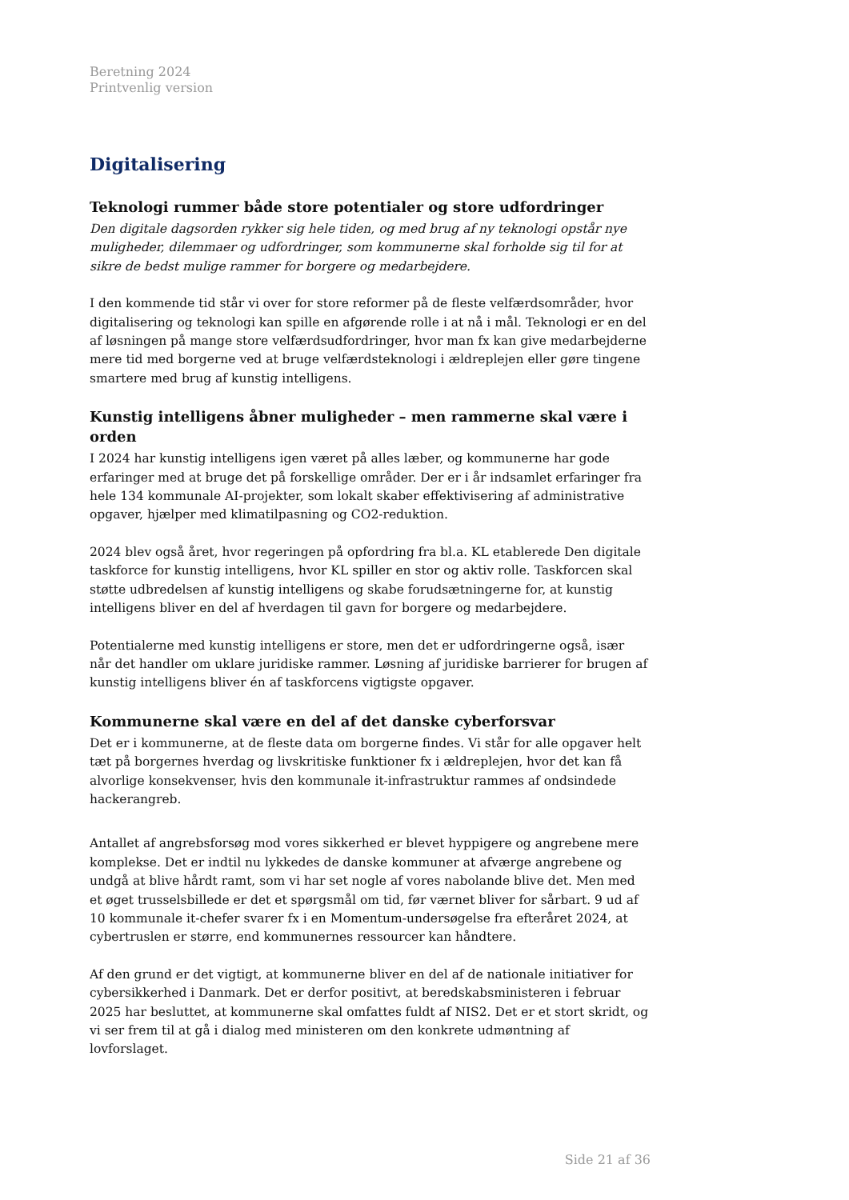Beretning 2024
Printvenlig version
Digitalisering
Teknologi rummer både store potentialer og store udfordringer
Den digitale dagsorden rykker sig hele tiden, og med brug af ny teknologi opstår nye muligheder, dilemmaer og udfordringer, som kommunerne skal forholde sig til for at sikre de bedst mulige rammer for borgere og medarbejdere.
I den kommende tid står vi over for store reformer på de fleste velfærdsområder, hvor digitalisering og teknologi kan spille en afgørende rolle i at nå i mål. Teknologi er en del af løsningen på mange store velfærdsudfordringer, hvor man fx kan give medarbejderne mere tid med borgerne ved at bruge velfærdsteknologi i ældreplejen eller gøre tingene smartere med brug af kunstig intelligens.
Kunstig intelligens åbner muligheder – men rammerne skal være i orden
I 2024 har kunstig intelligens igen været på alles læber, og kommunerne har gode erfaringer med at bruge det på forskellige områder. Der er i år indsamlet erfaringer fra hele 134 kommunale AI-projekter, som lokalt skaber effektivisering af administrative opgaver, hjælper med klimatilpasning og CO2-reduktion.
2024 blev også året, hvor regeringen på opfordring fra bl.a. KL etablerede Den digitale taskforce for kunstig intelligens, hvor KL spiller en stor og aktiv rolle. Taskforcen skal støtte udbredelsen af kunstig intelligens og skabe forudsætningerne for, at kunstig intelligens bliver en del af hverdagen til gavn for borgere og medarbejdere.
Potentialerne med kunstig intelligens er store, men det er udfordringerne også, især når det handler om uklare juridiske rammer. Løsning af juridiske barrierer for brugen af kunstig intelligens bliver én af taskforcens vigtigste opgaver.
Kommunerne skal være en del af det danske cyberforsvar
Det er i kommunerne, at de fleste data om borgerne findes. Vi står for alle opgaver helt tæt på borgernes hverdag og livskritiske funktioner fx i ældreplejen, hvor det kan få alvorlige konsekvenser, hvis den kommunale it-infrastruktur rammes af ondsindede hackerangreb.
Antallet af angrebsforsøg mod vores sikkerhed er blevet hyppigere og angrebene mere komplekse. Det er indtil nu lykkedes de danske kommuner at afværge angrebene og undgå at blive hårdt ramt, som vi har set nogle af vores nabolande blive det. Men med et øget trusselsbillede er det et spørgsmål om tid, før værnet bliver for sårbart. 9 ud af 10 kommunale it-chefer svarer fx i en Momentum-undersøgelse fra efteråret 2024, at cybertruslen er større, end kommunernes ressourcer kan håndtere.
Af den grund er det vigtigt, at kommunerne bliver en del af de nationale initiativer for cybersikkerhed i Danmark. Det er derfor positivt, at beredskabsministeren i februar 2025 har besluttet, at kommunerne skal omfattes fuldt af NIS2. Det er et stort skridt, og vi ser frem til at gå i dialog med ministeren om den konkrete udmøntning af lovforslaget.
Side 21 af 36